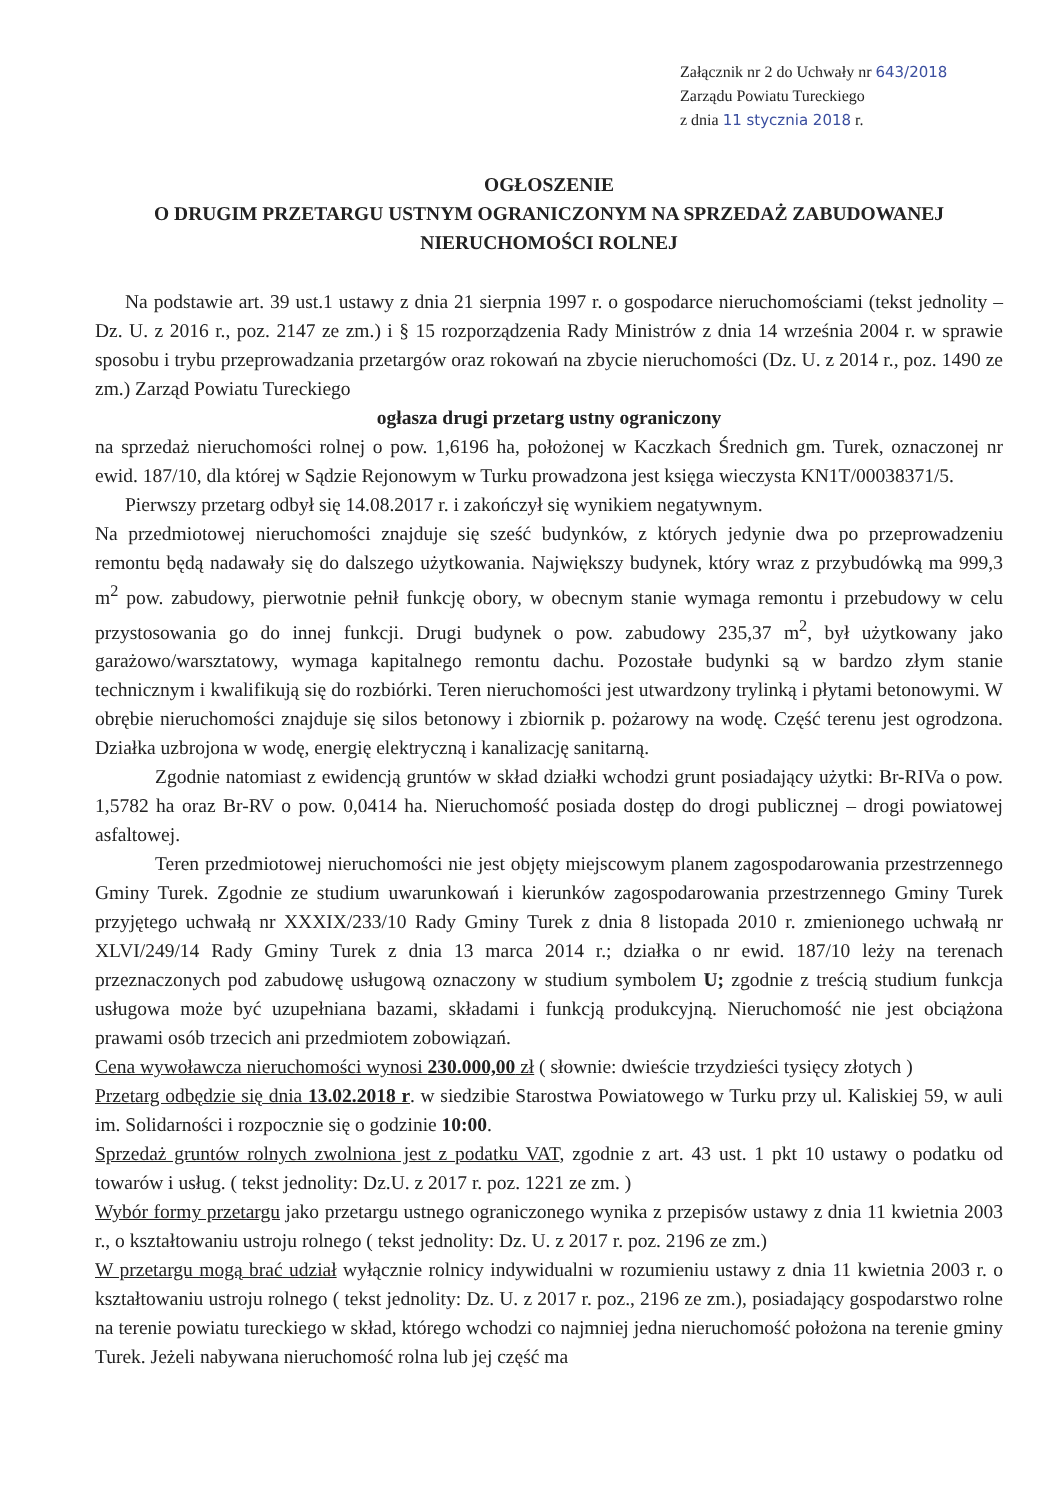Załącznik nr 2 do Uchwały nr 643/2018
Zarządu Powiatu Tureckiego
z dnia 11 stycznia 2018 r.
OGŁOSZENIE
O DRUGIM PRZETARGU USTNYM OGRANICZONYM NA SPRZEDAŻ ZABUDOWANEJ
NIERUCHOMOŚCI ROLNEJ
Na podstawie art. 39 ust.1 ustawy z dnia 21 sierpnia 1997 r. o gospodarce nieruchomościami (tekst jednolity – Dz. U. z 2016 r., poz. 2147 ze zm.) i § 15 rozporządzenia Rady Ministrów z dnia 14 września 2004 r. w sprawie sposobu i trybu przeprowadzania przetargów oraz rokowań na zbycie nieruchomości (Dz. U. z 2014 r., poz. 1490 ze zm.) Zarząd Powiatu Tureckiego
ogłasza drugi przetarg ustny ograniczony
na sprzedaż nieruchomości rolnej o pow. 1,6196 ha, położonej w Kaczkach Średnich gm. Turek, oznaczonej nr ewid. 187/10, dla której w Sądzie Rejonowym w Turku prowadzona jest księga wieczysta KN1T/00038371/5.
Pierwszy przetarg odbył się 14.08.2017 r. i zakończył się wynikiem negatywnym.
Na przedmiotowej nieruchomości znajduje się sześć budynków, z których jedynie dwa po przeprowadzeniu remontu będą nadawały się do dalszego użytkowania. Największy budynek, który wraz z przybudówką ma 999,3 m<sup>2</sup> pow. zabudowy, pierwotnie pełnił funkcję obory, w obecnym stanie wymaga remontu i przebudowy w celu przystosowania go do innej funkcji. Drugi budynek o pow. zabudowy 235,37 m<sup>2</sup>, był użytkowany jako garażowo/warsztatowy, wymaga kapitalnego remontu dachu. Pozostałe budynki są w bardzo złym stanie technicznym i kwalifikują się do rozbiórki. Teren nieruchomości jest utwardzony trylinką i płytami betonowymi. W obrębie nieruchomości znajduje się silos betonowy i zbiornik p. pożarowy na wodę. Część terenu jest ogrodzona. Działka uzbrojona w wodę, energię elektryczną i kanalizację sanitarną.
Zgodnie natomiast z ewidencją gruntów w skład działki wchodzi grunt posiadający użytki: Br-RIVa o pow. 1,5782 ha oraz Br-RV o pow. 0,0414 ha. Nieruchomość posiada dostęp do drogi publicznej – drogi powiatowej asfaltowej.
Teren przedmiotowej nieruchomości nie jest objęty miejscowym planem zagospodarowania przestrzennego Gminy Turek. Zgodnie ze studium uwarunkowań i kierunków zagospodarowania przestrzennego Gminy Turek przyjętego uchwałą nr XXXIX/233/10 Rady Gminy Turek z dnia 8 listopada 2010 r. zmienionego uchwałą nr XLVI/249/14 Rady Gminy Turek z dnia 13 marca 2014 r.; działka o nr ewid. 187/10 leży na terenach przeznaczonych pod zabudowę usługową oznaczony w studium symbolem U; zgodnie z treścią studium funkcja usługowa może być uzupełniana bazami, składami i funkcją produkcyjną. Nieruchomość nie jest obciążona prawami osób trzecich ani przedmiotem zobowiązań.
Cena wywoławcza nieruchomości wynosi 230.000,00 zł ( słownie: dwieście trzydzieści tysięcy złotych )
Przetarg odbędzie się dnia 13.02.2018 r. w siedzibie Starostwa Powiatowego w Turku przy ul. Kaliskiej 59, w auli im. Solidarności i rozpocznie się o godzinie 10:00.
Sprzedaż gruntów rolnych zwolniona jest z podatku VAT, zgodnie z art. 43 ust. 1 pkt 10 ustawy o podatku od towarów i usług. ( tekst jednolity: Dz.U. z 2017 r. poz. 1221 ze zm. )
Wybór formy przetargu jako przetargu ustnego ograniczonego wynika z przepisów ustawy z dnia 11 kwietnia 2003 r., o kształtowaniu ustroju rolnego ( tekst jednolity: Dz. U. z 2017 r. poz. 2196 ze zm.)
W przetargu mogą brać udział wyłącznie rolnicy indywidualni w rozumieniu ustawy z dnia 11 kwietnia 2003 r. o kształtowaniu ustroju rolnego ( tekst jednolity: Dz. U. z 2017 r. poz., 2196 ze zm.), posiadający gospodarstwo rolne na terenie powiatu tureckiego w skład, którego wchodzi co najmniej jedna nieruchomość położona na terenie gminy Turek. Jeżeli nabywana nieruchomość rolna lub jej część ma